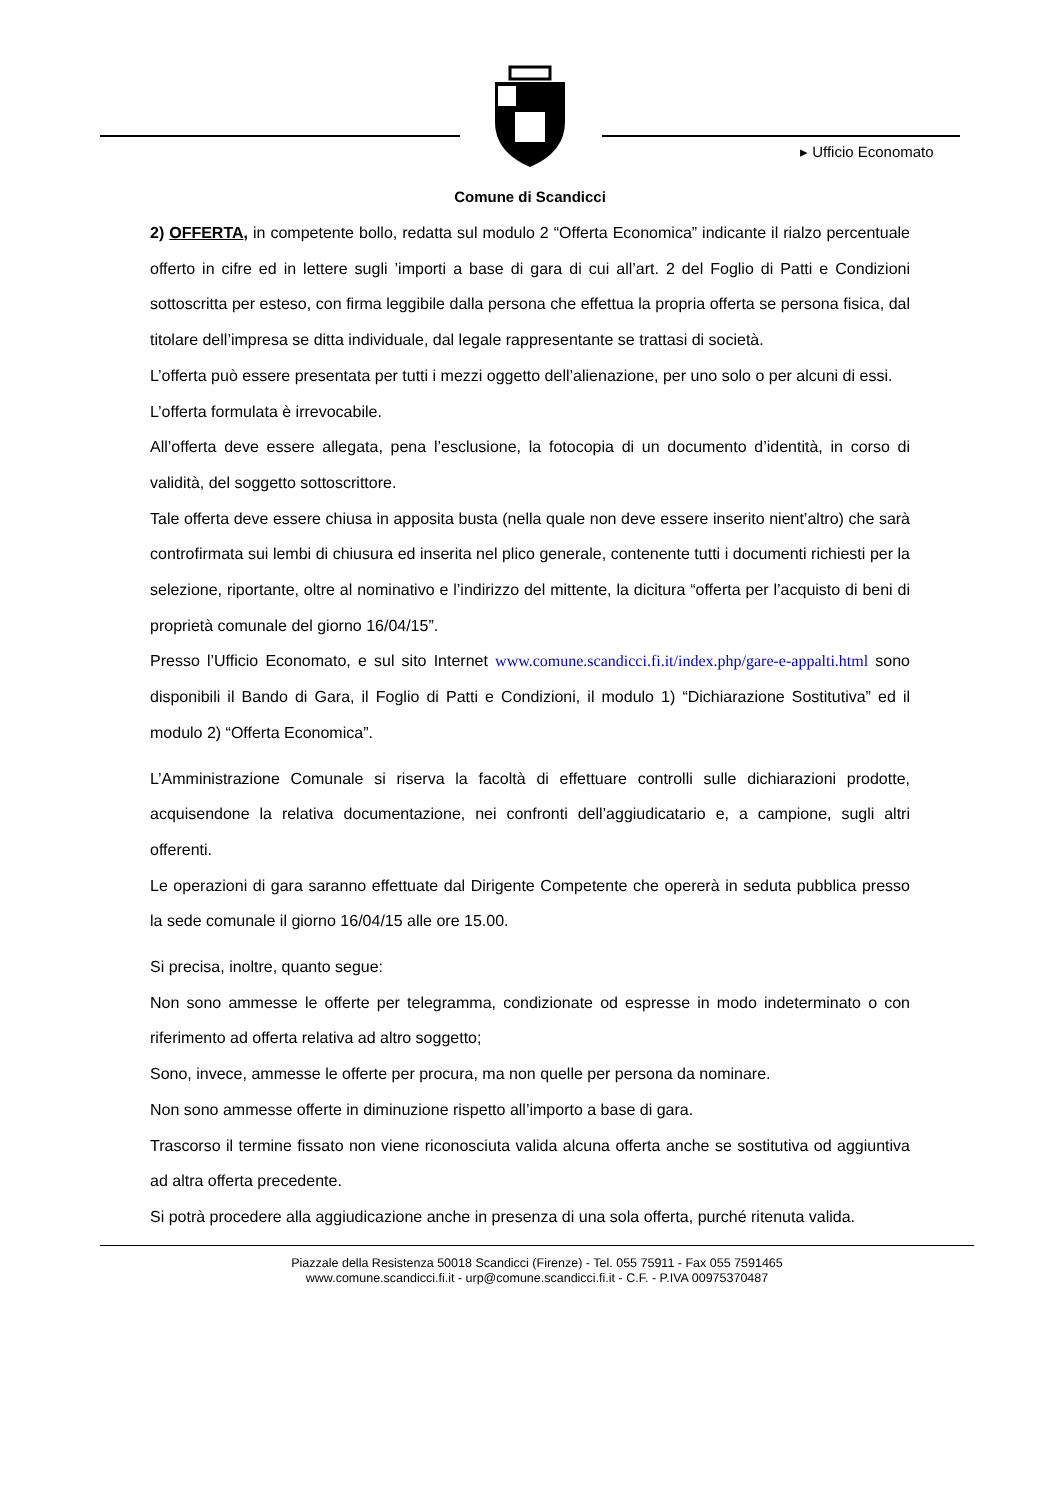▸ Ufficio Economato
Comune di Scandicci
2) OFFERTA, in competente bollo, redatta sul modulo 2 “Offerta Economica” indicante il rialzo percentuale offerto in cifre ed in lettere sugli ’importi a base di gara di cui all’art. 2 del Foglio di Patti e Condizioni sottoscritta per esteso, con firma leggibile dalla persona che effettua la propria offerta se persona fisica, dal titolare dell’impresa se ditta individuale, dal legale rappresentante se trattasi di società.
L’offerta può essere presentata per tutti i mezzi oggetto dell’alienazione, per uno solo o per alcuni di essi.
L’offerta formulata è irrevocabile.
All’offerta deve essere allegata, pena l’esclusione, la fotocopia di un documento d’identità, in corso di validità, del soggetto sottoscrittore.
Tale offerta deve essere chiusa in apposita busta (nella quale non deve essere inserito nient’altro) che sarà controfirmata sui lembi di chiusura ed inserita nel plico generale, contenente tutti i documenti richiesti per la selezione, riportante, oltre al nominativo e l’indirizzo del mittente, la dicitura “offerta per l’acquisto di beni di proprietà comunale del giorno 16/04/15”.
Presso l’Ufficio Economato, e sul sito Internet www.comune.scandicci.fi.it/index.php/gare-e-appalti.html sono disponibili il Bando di Gara, il Foglio di Patti e Condizioni, il modulo 1) “Dichiarazione Sostitutiva” ed il modulo 2) “Offerta Economica”.
L’Amministrazione Comunale si riserva la facoltà di effettuare controlli sulle dichiarazioni prodotte, acquisendone la relativa documentazione, nei confronti dell’aggiudicatario e, a campione, sugli altri offerenti.
Le operazioni di gara saranno effettuate dal Dirigente Competente che opererà in seduta pubblica presso la sede comunale il giorno 16/04/15 alle ore 15.00.
Si precisa, inoltre, quanto segue:
Non sono ammesse le offerte per telegramma, condizionate od espresse in modo indeterminato o con riferimento ad offerta relativa ad altro soggetto;
Sono, invece, ammesse le offerte per procura, ma non quelle per persona da nominare.
Non sono ammesse offerte in diminuzione rispetto all’importo a base di gara.
Trascorso il termine fissato non viene riconosciuta valida alcuna offerta anche se sostitutiva od aggiuntiva ad altra offerta precedente.
Si potrà procedere alla aggiudicazione anche in presenza di una sola offerta, purché ritenuta valida.
Piazzale della Resistenza 50018 Scandicci (Firenze) - Tel. 055 75911 - Fax 055 7591465
www.comune.scandicci.fi.it - urp@comune.scandicci.fi.it - C.F. - P.IVA 00975370487